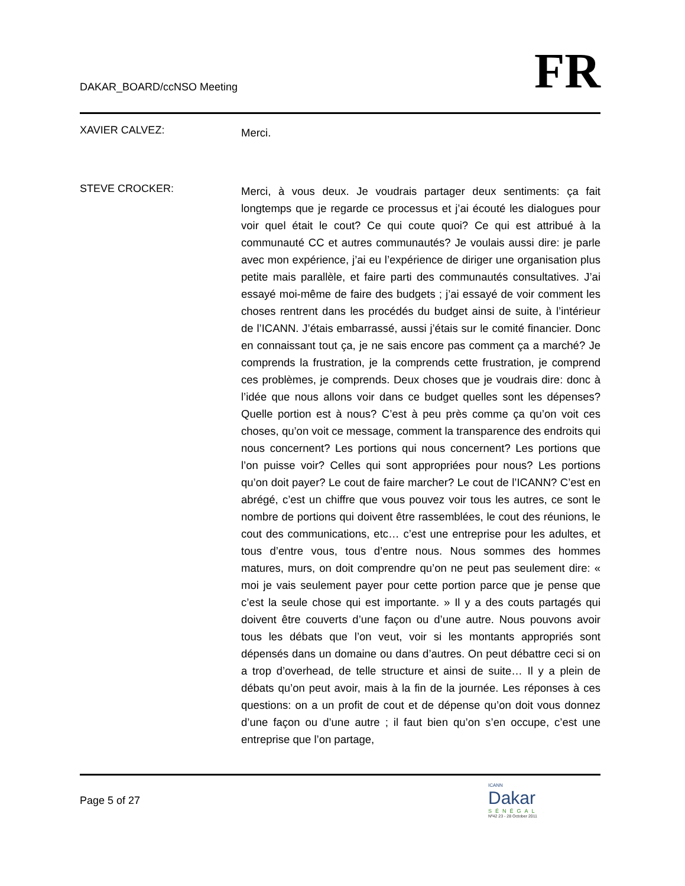DAKAR_BOARD/ccNSO Meeting
FR
XAVIER CALVEZ:
Merci.
STEVE CROCKER:
Merci, à vous deux. Je voudrais partager deux sentiments: ça fait longtemps que je regarde ce processus et j’ai écouté les dialogues pour voir quel était le cout? Ce qui coute quoi? Ce qui est attribué à la communauté CC et autres communautés? Je voulais aussi dire: je parle avec mon expérience, j’ai eu l’expérience de diriger une organisation plus petite mais parallèle, et faire parti des communautés consultatives. J’ai essayé moi-même de faire des budgets ; j’ai essayé de voir comment les choses rentrent dans les procédés du budget ainsi de suite, à l’intérieur de l’ICANN. J’étais embarrassé, aussi j’étais sur le comité financier. Donc en connaissant tout ça, je ne sais encore pas comment ça a marché? Je comprends la frustration, je la comprends cette frustration, je comprend ces problèmes, je comprends. Deux choses que je voudrais dire: donc à l’idée que nous allons voir dans ce budget quelles sont les dépenses? Quelle portion est à nous? C’est à peu près comme ça qu’on voit ces choses, qu’on voit ce message, comment la transparence des endroits qui nous concernent? Les portions qui nous concernent? Les portions que l’on puisse voir? Celles qui sont appropriées pour nous? Les portions qu’on doit payer? Le cout de faire marcher? Le cout de l’ICANN? C’est en abrégé, c’est un chiffre que vous pouvez voir tous les autres, ce sont le nombre de portions qui doivent être rassemblées, le cout des réunions, le cout des communications, etc… c’est une entreprise pour les adultes, et tous d’entre vous, tous d’entre nous. Nous sommes des hommes matures, murs, on doit comprendre qu’on ne peut pas seulement dire: « moi je vais seulement payer pour cette portion parce que je pense que c’est la seule chose qui est importante. » Il y a des couts partagés qui doivent être couverts d’une façon ou d’une autre. Nous pouvons avoir tous les débats que l’on veut, voir si les montants appropriés sont dépensés dans un domaine ou dans d’autres. On peut débattre ceci si on a trop d’overhead, de telle structure et ainsi de suite… Il y a plein de débats qu’on peut avoir, mais à la fin de la journée. Les réponses à ces questions: on a un profit de cout et de dépense qu’on doit vous donnez d’une façon ou d’une autre ; il faut bien qu’on s’en occupe, c’est une entreprise que l’on partage,
Page 5 of 27
ICANN
Dakar
SÉNÉGAL
Nº42 23 - 28 October 2011